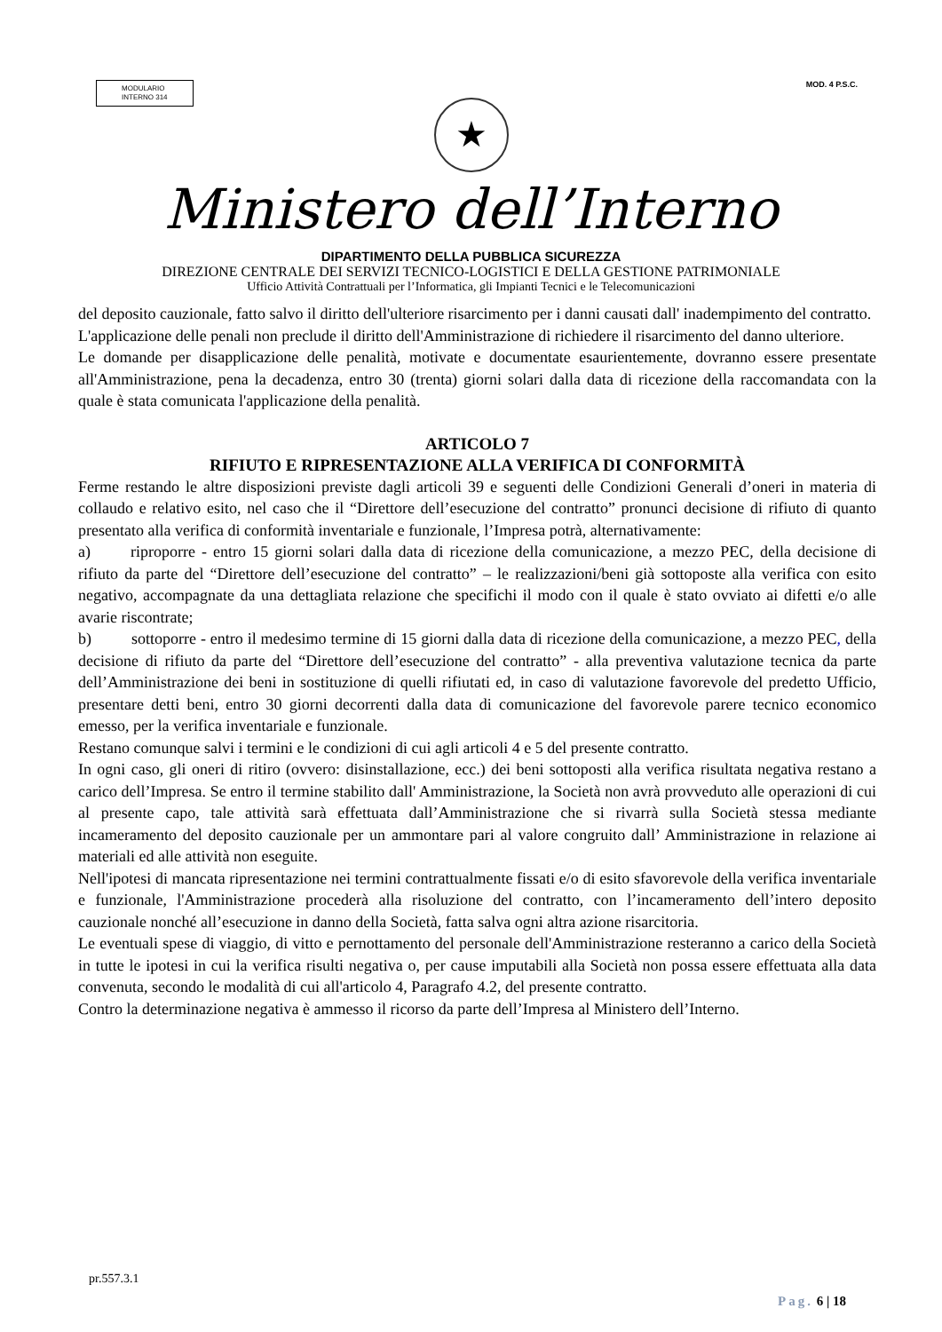MODULARIO
INTERNO 314
MOD. 4 P.S.C.
★
Ministero dell’Interno
DIPARTIMENTO DELLA PUBBLICA SICUREZZA
DIREZIONE CENTRALE DEI SERVIZI TECNICO-LOGISTICI E DELLA GESTIONE PATRIMONIALE
Ufficio Attività Contrattuali per l’Informatica, gli Impianti Tecnici e le Telecomunicazioni
del deposito cauzionale, fatto salvo il diritto dell'ulteriore risarcimento per i danni causati dall' inadempimento del contratto.
L'applicazione delle penali non preclude il diritto dell'Amministrazione di richiedere il risarcimento del danno ulteriore.
Le domande per disapplicazione delle penalità, motivate e documentate esaurientemente, dovranno essere presentate all'Amministrazione, pena la decadenza, entro 30 (trenta) giorni solari dalla data di ricezione della raccomandata con la quale è stata comunicata l'applicazione della penalità.
ARTICOLO 7
RIFIUTO E RIPRESENTAZIONE ALLA VERIFICA DI CONFORMITÀ
Ferme restando le altre disposizioni previste dagli articoli 39 e seguenti delle Condizioni Generali d’oneri in materia di collaudo e relativo esito, nel caso che il “Direttore dell’esecuzione del contratto” pronunci decisione di rifiuto di quanto presentato alla verifica di conformità inventariale e funzionale, l’Impresa potrà, alternativamente:
a)   riproporre - entro 15 giorni solari dalla data di ricezione della comunicazione, a mezzo PEC, della decisione di rifiuto da parte del “Direttore dell’esecuzione del contratto” – le realizzazioni/beni già sottoposte alla verifica con esito negativo, accompagnate da una dettagliata relazione che specifichi il modo con il quale è stato ovviato ai difetti e/o alle avarie riscontrate;
b)   sottoporre - entro il medesimo termine di 15 giorni dalla data di ricezione della comunicazione, a mezzo PEC, della decisione di rifiuto da parte del “Direttore dell’esecuzione del contratto” - alla preventiva valutazione tecnica da parte dell’Amministrazione dei beni in sostituzione di quelli rifiutati ed, in caso di valutazione favorevole del predetto Ufficio, presentare detti beni, entro 30 giorni decorrenti dalla data di comunicazione del favorevole parere tecnico economico emesso, per la verifica inventariale e funzionale.
Restano comunque salvi i termini e le condizioni di cui agli articoli 4 e 5 del presente contratto.
In ogni caso, gli oneri di ritiro (ovvero: disinstallazione, ecc.) dei beni sottoposti alla verifica risultata negativa restano a carico dell’Impresa. Se entro il termine stabilito dall' Amministrazione, la Società non avrà provveduto alle operazioni di cui al presente capo, tale attività sarà effettuata dall’Amministrazione che si rivarrà sulla Società stessa mediante incameramento del deposito cauzionale per un ammontare pari al valore congruito dall’ Amministrazione in relazione ai materiali ed alle attività non eseguite.
Nell'ipotesi di mancata ripresentazione nei termini contrattualmente fissati e/o di esito sfavorevole della verifica inventariale e funzionale, l'Amministrazione procederà alla risoluzione del contratto, con l’incameramento dell’intero deposito cauzionale nonché all’esecuzione in danno della Società, fatta salva ogni altra azione risarcitoria.
Le eventuali spese di viaggio, di vitto e pernottamento del personale dell'Amministrazione resteranno a carico della Società in tutte le ipotesi in cui la verifica risulti negativa o, per cause imputabili alla Società non possa essere effettuata alla data convenuta, secondo le modalità di cui all'articolo 4, Paragrafo 4.2, del presente contratto.
Contro la determinazione negativa è ammesso il ricorso da parte dell’Impresa al Ministero dell’Interno.
pr.557.3.1
Pag. 6 | 18